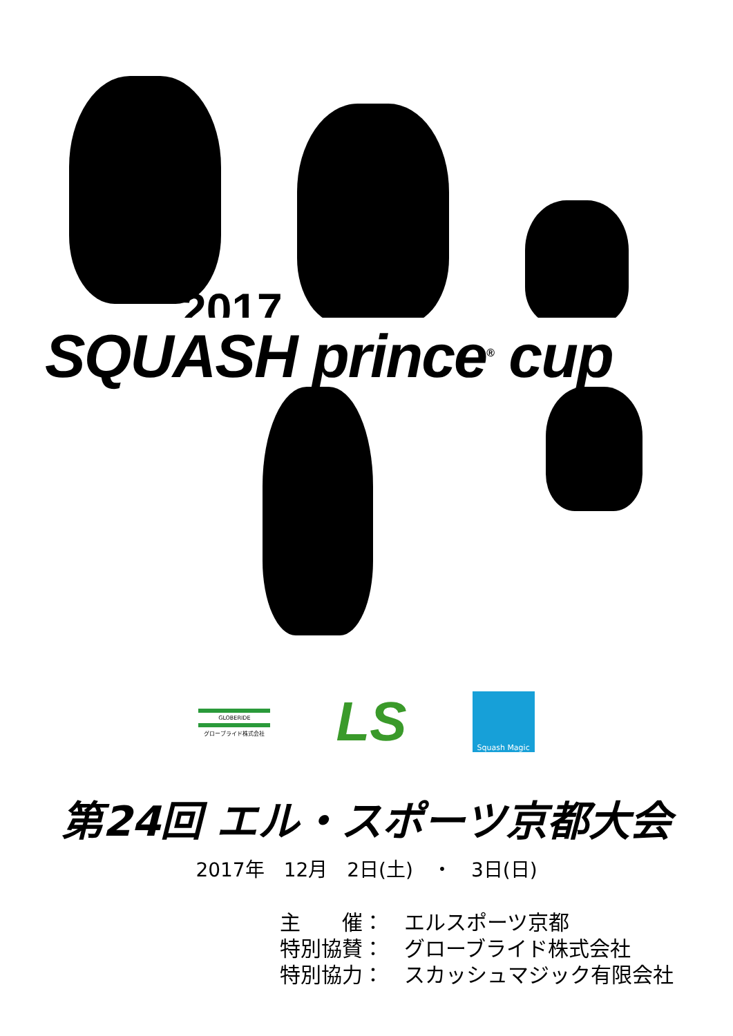2017
SQUASH prince<sup>®</sup> cup
GLOBERIDE
グローブライド株式会社
LS
Squash Magic
第24回 エル・スポーツ京都大会
2017年　12月　2日(土)　・　3日(日)
主　　催：　エルスポーツ京都
特別協賛：　グローブライド株式会社
特別協力：　スカッシュマジック有限会社